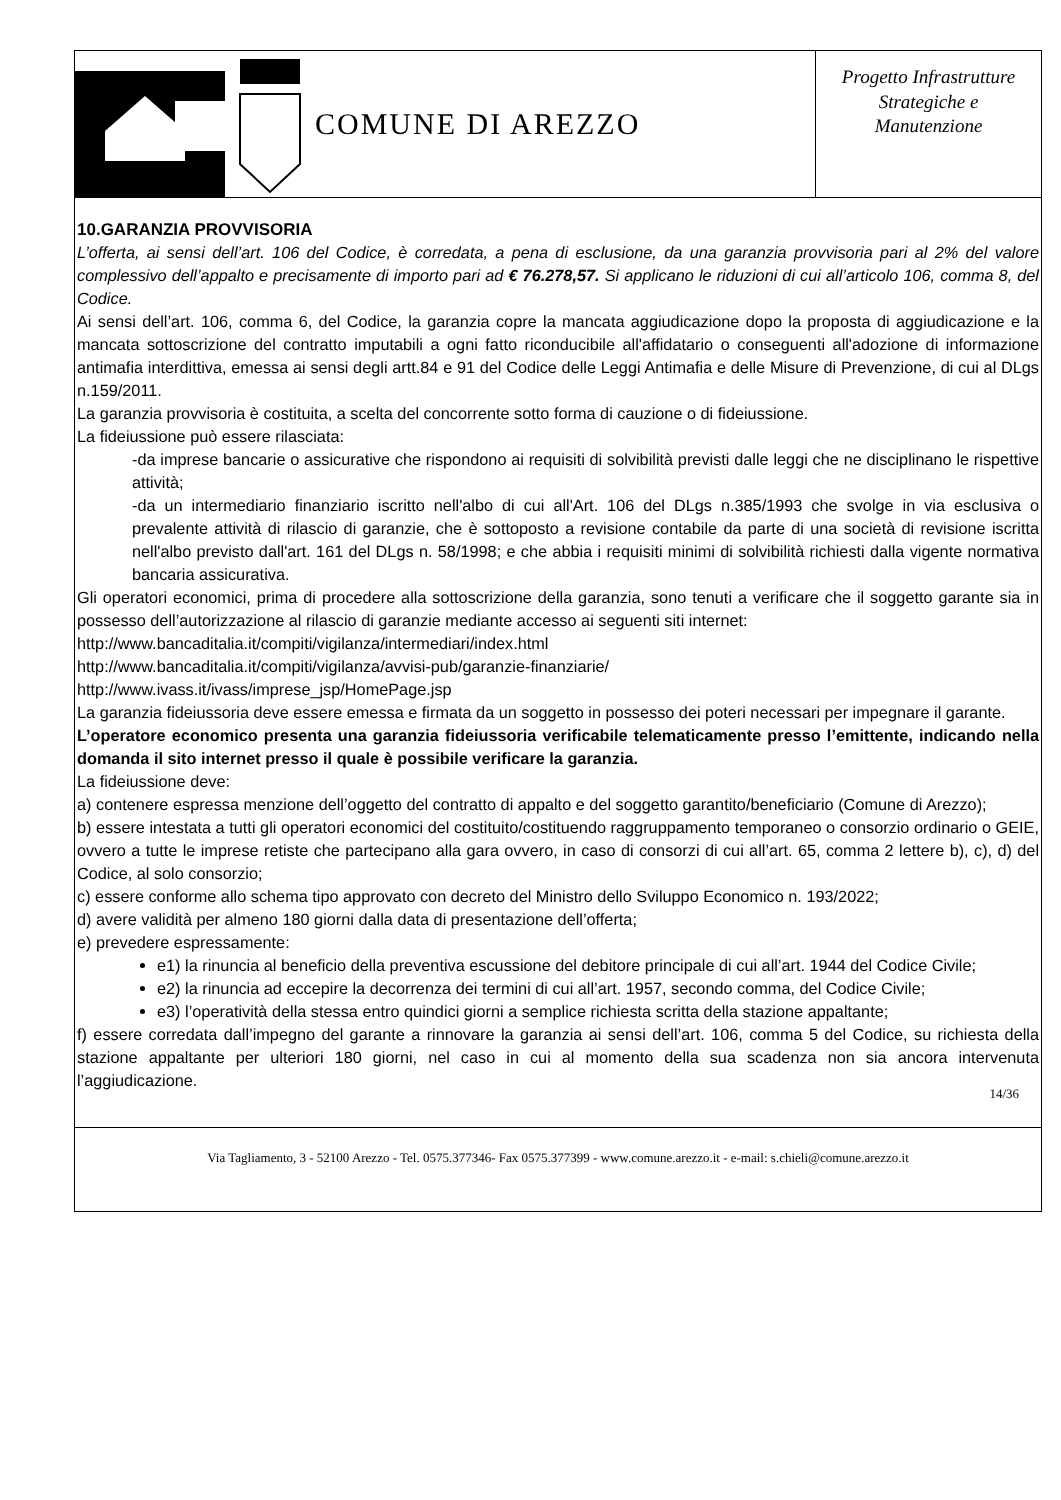COMUNE DI AREZZO
Progetto Infrastrutture
Strategiche e
Manutenzione
10.GARANZIA PROVVISORIA
L’offerta, ai sensi dell’art. 106 del Codice, è corredata, a pena di esclusione, da una garanzia provvisoria pari al 2% del valore complessivo dell’appalto e precisamente di importo pari ad € 76.278,57. Si applicano le riduzioni di cui all’articolo 106, comma 8, del Codice.
Ai sensi dell’art. 106, comma 6, del Codice, la garanzia copre la mancata aggiudicazione dopo la proposta di aggiudicazione e la mancata sottoscrizione del contratto imputabili a ogni fatto riconducibile all'affidatario o conseguenti all'adozione di informazione antimafia interdittiva, emessa ai sensi degli artt.84 e 91 del Codice delle Leggi Antimafia e delle Misure di Prevenzione, di cui al DLgs n.159/2011.
La garanzia provvisoria è costituita, a scelta del concorrente sotto forma di cauzione o di fideiussione.
La fideiussione può essere rilasciata:
-da imprese bancarie o assicurative che rispondono ai requisiti di solvibilità previsti dalle leggi che ne disciplinano le rispettive attività;
-da un intermediario finanziario iscritto nell'albo di cui all'Art. 106 del DLgs n.385/1993 che svolge in via esclusiva o prevalente attività di rilascio di garanzie, che è sottoposto a revisione contabile da parte di una società di revisione iscritta nell'albo previsto dall'art. 161 del DLgs n. 58/1998; e che abbia i requisiti minimi di solvibilità richiesti dalla vigente normativa bancaria assicurativa.
Gli operatori economici, prima di procedere alla sottoscrizione della garanzia, sono tenuti a verificare che il soggetto garante sia in possesso dell’autorizzazione al rilascio di garanzie mediante accesso ai seguenti siti internet:
http://www.bancaditalia.it/compiti/vigilanza/intermediari/index.html
http://www.bancaditalia.it/compiti/vigilanza/avvisi-pub/garanzie-finanziarie/
http://www.ivass.it/ivass/imprese_jsp/HomePage.jsp
La garanzia fideiussoria deve essere emessa e firmata da un soggetto in possesso dei poteri necessari per impegnare il garante.
L’operatore economico presenta una garanzia fideiussoria verificabile telematicamente presso l’emittente, indicando nella domanda il sito internet presso il quale è possibile verificare la garanzia.
La fideiussione deve:
a) contenere espressa menzione dell’oggetto del contratto di appalto e del soggetto garantito/beneficiario (Comune di Arezzo);
b) essere intestata a tutti gli operatori economici del costituito/costituendo raggruppamento temporaneo o consorzio ordinario o GEIE, ovvero a tutte le imprese retiste che partecipano alla gara ovvero, in caso di consorzi di cui all’art. 65, comma 2 lettere b), c), d) del Codice, al solo consorzio;
c) essere conforme allo schema tipo approvato con decreto del Ministro dello Sviluppo Economico n. 193/2022;
d) avere validità per almeno 180 giorni dalla data di presentazione dell’offerta;
e) prevedere espressamente:
e1) la rinuncia al beneficio della preventiva escussione del debitore principale di cui all’art. 1944 del Codice Civile;
e2) la rinuncia ad eccepire la decorrenza dei termini di cui all’art. 1957, secondo comma, del Codice Civile;
e3) l’operatività della stessa entro quindici giorni a semplice richiesta scritta della stazione appaltante;
f) essere corredata dall’impegno del garante a rinnovare la garanzia ai sensi dell’art. 106, comma 5 del Codice, su richiesta della stazione appaltante per ulteriori 180 giorni, nel caso in cui al momento della sua scadenza non sia ancora intervenuta l’aggiudicazione.
14/36
Via Tagliamento, 3 - 52100 Arezzo - Tel. 0575.377346- Fax 0575.377399 - www.comune.arezzo.it - e-mail: s.chieli@comune.arezzo.it